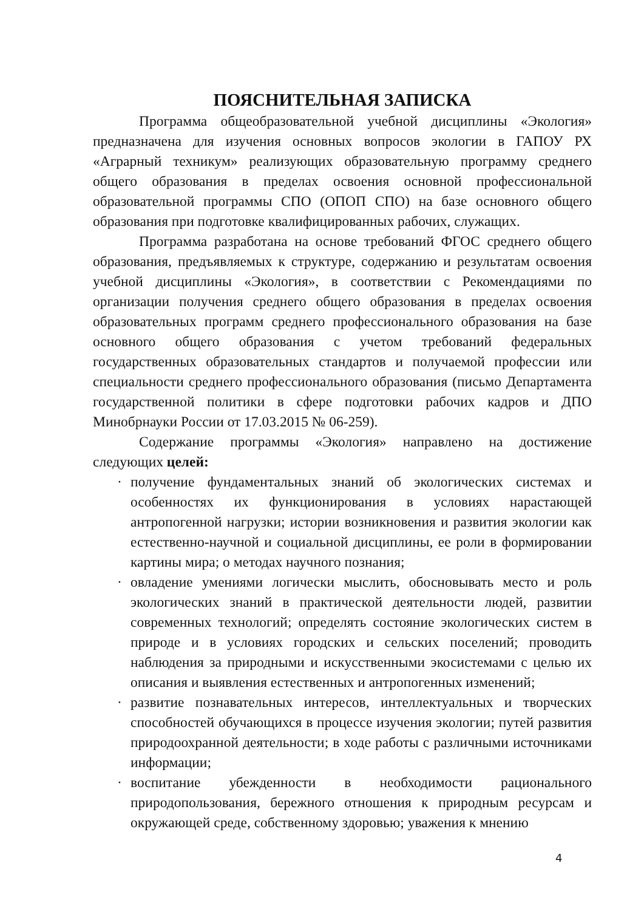ПОЯСНИТЕЛЬНАЯ ЗАПИСКА
Программа общеобразовательной учебной дисциплины «Экология» предназначена для изучения основных вопросов экологии в ГАПОУ РХ «Аграрный техникум» реализующих образовательную программу среднего общего образования в пределах освоения основной профессиональной образовательной программы СПО (ОПОП СПО) на базе основного общего образования при подготовке квалифицированных рабочих, служащих.
Программа разработана на основе требований ФГОС среднего общего образования, предъявляемых к структуре, содержанию и результатам освоения учебной дисциплины «Экология», в соответствии с Рекомендациями по организации получения среднего общего образования в пределах освоения образовательных программ среднего профессионального образования на базе основного общего образования с учетом требований федеральных государственных образовательных стандартов и получаемой профессии или специальности среднего профессионального образования (письмо Департамента государственной политики в сфере подготовки рабочих кадров и ДПО Минобрнауки России от 17.03.2015 № 06-259).
Содержание программы «Экология» направлено на достижение следующих целей:
· получение фундаментальных знаний об экологических системах и особенностях их функционирования в условиях нарастающей антропогенной нагрузки; истории возникновения и развития экологии как естественно-научной и социальной дисциплины, ее роли в формировании картины мира; о методах научного познания;
· овладение умениями логически мыслить, обосновывать место и роль экологических знаний в практической деятельности людей, развитии современных технологий; определять состояние экологических систем в природе и в условиях городских и сельских поселений; проводить наблюдения за природными и искусственными экосистемами с целью их описания и выявления естественных и антропогенных изменений;
· развитие познавательных интересов, интеллектуальных и творческих способностей обучающихся в процессе изучения экологии; путей развития природоохранной деятельности; в ходе работы с различными источниками информации;
· воспитание убежденности в необходимости рационального природопользования, бережного отношения к природным ресурсам и окружающей среде, собственному здоровью; уважения к мнению
4